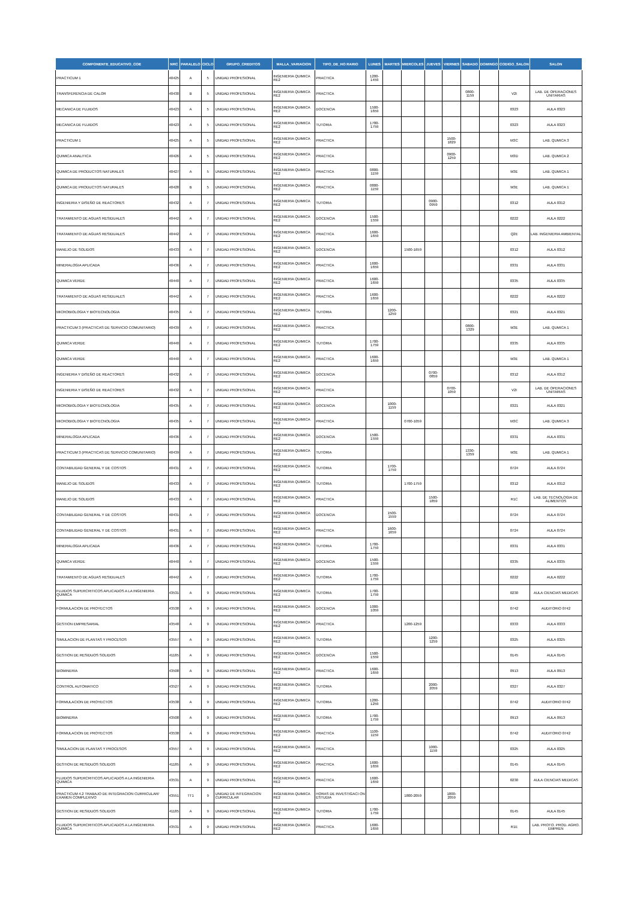| COMPONENTE_EDUCATIVO_COE | NRC | PARALELO | CICLO | GRUPO_CREDITOS | MALLA_VARIACION | TIPO_DE_HO RARIO | LUNES | MARTES | MIERCOLES | JUEVES | VIERNES | SABADO | DOMINGO | CODIGO_SALON | SALON |
| --- | --- | --- | --- | --- | --- | --- | --- | --- | --- | --- | --- | --- | --- | --- | --- |
| PRACTICUM 1 | 40425 | A | 5 | UNIDAD PROFESIONAL | INGENIERIA QUIMICA RE2 | PRACTICA | 1200-1459 | | | | | | | | |
| TRANSFERENCIA DE CALOR | 40430 | B | 5 | UNIDAD PROFESIONAL | INGENIERIA QUIMICA RE2 | PRACTICA | | | | | | 0800-1159 | | V2I | LAB. DE OPERACIONES UNITARIAS |
| MECANICA DE FLUIDOS | 40423 | A | 5 | UNIDAD PROFESIONAL | INGENIERIA QUIMICA RE2 | DOCENCIA | 1500-1659 | | | | | | | 0323 | AULA 0323 |
| MECANICA DE FLUIDOS | 40423 | A | 5 | UNIDAD PROFESIONAL | INGENIERIA QUIMICA RE2 | TUTORIA | 1700-1759 | | | | | | | 0323 | AULA 0323 |
| PRACTICUM 1 | 40425 | A | 5 | UNIDAD PROFESIONAL | INGENIERIA QUIMICA RE2 | PRACTICA | | | | | 1500-1829 | | | M3C | LAB. QUMICA 3 |
| QUIMICA ANALITICA | 40426 | A | 5 | UNIDAD PROFESIONAL | INGENIERIA QUIMICA RE2 | PRACTICA | | | | | 0900-1259 | | | M3D | LAB. QUMICA 2 |
| QUIMICA DE PRODUCTOS NATURALES | 40427 | A | 5 | UNIDAD PROFESIONAL | INGENIERIA QUIMICA RE2 | PRACTICA | 0800-1159 | | | | | | | M3E | LAB. QUMICA 1 |
| QUIMICA DE PRODUCTOS NATURALES | 40428 | B | 5 | UNIDAD PROFESIONAL | INGENIERIA QUIMICA RE2 | PRACTICA | 0800-1159 | | | | | | | M3E | LAB. QUMICA 1 |
| INGENIERIA Y DISEÑO DE REACTORES | 40432 | A | 7 | UNIDAD PROFESIONAL | INGENIERIA QUIMICA RE2 | TUTORIA | | | | 0900-0959 | | | | 0312 | AULA 0312 |
| TRATAMIENTO DE AGUAS RESIDUALES | 40442 | A | 7 | UNIDAD PROFESIONAL | INGENIERIA QUIMICA RE2 | DOCENCIA | 1500-1559 | | | | | | | 0222 | AULA 0222 |
| TRATAMIENTO DE AGUAS RESIDUALES | 40442 | A | 7 | UNIDAD PROFESIONAL | INGENIERIA QUIMICA RE2 | PRACTICA | 1600-1659 | | | | | | | Q2E | LAB. INGENIERIA AMBIENTAL |
| MANEJO DE SOLIDOS | 40433 | A | 7 | UNIDAD PROFESIONAL | INGENIERIA QUIMICA RE2 | DOCENCIA | | | 1500-1659 | | | | | 0312 | AULA 0312 |
| MINERALOGIA APLICADA | 40436 | A | 7 | UNIDAD PROFESIONAL | INGENIERIA QUIMICA RE2 | PRACTICA | 1600-1659 | | | | | | | 0331 | AULA 0331 |
| QUIMICA VERDE | 40440 | A | 7 | UNIDAD PROFESIONAL | INGENIERIA QUIMICA RE2 | PRACTICA | 1600-1659 | | | | | | | 0335 | AULA 0335 |
| TRATAMIENTO DE AGUAS RESIDUALES | 40442 | A | 7 | UNIDAD PROFESIONAL | INGENIERIA QUIMICA RE2 | PRACTICA | 1600-1659 | | | | | | | 0222 | AULA 0222 |
| MICROBIOLOGIA Y BIOTECNOLOGIA | 40435 | A | 7 | UNIDAD PROFESIONAL | INGENIERIA QUIMICA RE2 | TUTORIA | | 1200-1259 | | | | | | 0321 | AULA 0321 |
| PRACTICUM 3 (PRACTICAS DE SERVICIO COMUNITARIO) | 40439 | A | 7 | UNIDAD PROFESIONAL | INGENIERIA QUIMICA RE2 | PRACTICA | | | | | | 0800-1329 | | M3E | LAB. QUMICA 1 |
| QUIMICA VERDE | 40440 | A | 7 | UNIDAD PROFESIONAL | INGENIERIA QUIMICA RE2 | TUTORIA | 1700-1759 | | | | | | | 0335 | AULA 0335 |
| QUIMICA VERDE | 40440 | A | 7 | UNIDAD PROFESIONAL | INGENIERIA QUIMICA RE2 | PRACTICA | 1600-1659 | | | | | | | M3E | LAB. QUMICA 1 |
| INGENIERIA Y DISEÑO DE REACTORES | 40432 | A | 7 | UNIDAD PROFESIONAL | INGENIERIA QUIMICA RE2 | DOCENCIA | | | | 0700-0859 | | | | 0312 | AULA 0312 |
| INGENIERIA Y DISEÑO DE REACTORES | 40432 | A | 7 | UNIDAD PROFESIONAL | INGENIERIA QUIMICA RE2 | PRACTICA | | | | | 0700-1059 | | | V2I | LAB. DE OPERACIONES UNITARIAS |
| MICROBIOLOGIA Y BIOTECNOLOGIA | 40435 | A | 7 | UNIDAD PROFESIONAL | INGENIERIA QUIMICA RE2 | DOCENCIA | | 1000-1159 | | | | | | 0321 | AULA 0321 |
| MICROBIOLOGIA Y BIOTECNOLOGIA | 40435 | A | 7 | UNIDAD PROFESIONAL | INGENIERIA QUIMICA RE2 | PRACTICA | | | 0700-1059 | | | | | M3C | LAB. QUMICA 3 |
| MINERALOGIA APLICADA | 40436 | A | 7 | UNIDAD PROFESIONAL | INGENIERIA QUIMICA RE2 | DOCENCIA | 1500-1559 | | | | | | | 0331 | AULA 0331 |
| PRACTICUM 3 (PRACTICAS DE SERVICIO COMUNITARIO) | 40439 | A | 7 | UNIDAD PROFESIONAL | INGENIERIA QUIMICA RE2 | TUTORIA | | | | | | 1330-1359 | | M3E | LAB. QUMICA 1 |
| CONTABILIDAD GENERAL Y DE COSTOS | 40431 | A | 7 | UNIDAD PROFESIONAL | INGENIERIA QUIMICA RE2 | TUTORIA | | 1700-1759 | | | | | | 0724 | AULA 0724 |
| MANEJO DE SOLIDOS | 40433 | A | 7 | UNIDAD PROFESIONAL | INGENIERIA QUIMICA RE2 | TUTORIA | | | 1700-1759 | | | | | 0312 | AULA 0312 |
| MANEJO DE SOLIDOS | 40433 | A | 7 | UNIDAD PROFESIONAL | INGENIERIA QUIMICA RE2 | PRACTICA | | | | 1500-1859 | | | | R1C | LAB. DE TECNOLOGIA DE ALIMENTOS |
| CONTABILIDAD GENERAL Y DE COSTOS | 40431 | A | 7 | UNIDAD PROFESIONAL | INGENIERIA QUIMICA RE2 | DOCENCIA | | 1500-1559 | | | | | | 0724 | AULA 0724 |
| CONTABILIDAD GENERAL Y DE COSTOS | 40431 | A | 7 | UNIDAD PROFESIONAL | INGENIERIA QUIMICA RE2 | PRACTICA | | 1600-1659 | | | | | | 0724 | AULA 0724 |
| MINERALOGIA APLICADA | 40436 | A | 7 | UNIDAD PROFESIONAL | INGENIERIA QUIMICA RE2 | TUTORIA | 1700-1759 | | | | | | | 0331 | AULA 0331 |
| QUIMICA VERDE | 40440 | A | 7 | UNIDAD PROFESIONAL | INGENIERIA QUIMICA RE2 | DOCENCIA | 1500-1559 | | | | | | | 0335 | AULA 0335 |
| TRATAMIENTO DE AGUAS RESIDUALES | 40442 | A | 7 | UNIDAD PROFESIONAL | INGENIERIA QUIMICA RE2 | TUTORIA | 1700-1759 | | | | | | | 0222 | AULA 0222 |
| FLUIDOS SUPERCRITICOS APLICADOS A LA INGENIERIA QUIMICA | 43531 | A | 9 | UNIDAD PROFESIONAL | INGENIERIA QUIMICA RE2 | TUTORIA | 1700-1759 | | | | | | | 0230 | AULA CIENCIAS MEDICAS |
| FORMULACION DE PROYECTOS | 43538 | A | 9 | UNIDAD PROFESIONAL | INGENIERIA QUIMICA RE2 | DOCENCIA | 1000-1059 | | | | | | | 0742 | AUDITORIO 0742 |
| GESTION EMPRESARIAL | 43548 | A | 9 | UNIDAD PROFESIONAL | INGENIERIA QUIMICA RE2 | PRACTICA | | | 1200-1259 | | | | | 0333 | AULA 0333 |
| SIMULACION DE PLANTAS Y PROCESOS | 43557 | A | 9 | UNIDAD PROFESIONAL | INGENIERIA QUIMICA RE2 | TUTORIA | | | | 1200-1259 | | | | 0325 | AULA 0325 |
| GESTION DE RESIDUOS SOLIDOS | 41185 | A | 9 | UNIDAD PROFESIONAL | INGENIERIA QUIMICA RE2 | DOCENCIA | 1500-1559 | | | | | | | 0145 | AULA 0145 |
| BIOMINERIA | 43508 | A | 9 | UNIDAD PROFESIONAL | INGENIERIA QUIMICA RE2 | PRACTICA | 1600-1659 | | | | | | | 0913 | AULA 0913 |
| CONTROL AUTOMATICO | 43527 | A | 9 | UNIDAD PROFESIONAL | INGENIERIA QUIMICA RE2 | TUTORIA | | | | 2000-2059 | | | | 0327 | AULA 0327 |
| FORMULACION DE PROYECTOS | 43538 | A | 9 | UNIDAD PROFESIONAL | INGENIERIA QUIMICA RE2 | TUTORIA | 1200-1259 | | | | | | | 0742 | AUDITORIO 0742 |
| BIOMINERIA | 43508 | A | 9 | UNIDAD PROFESIONAL | INGENIERIA QUIMICA RE2 | TUTORIA | 1700-1759 | | | | | | | 0913 | AULA 0913 |
| FORMULACION DE PROYECTOS | 43538 | A | 9 | UNIDAD PROFESIONAL | INGENIERIA QUIMICA RE2 | PRACTICA | 1100-1159 | | | | | | | 0742 | AUDITORIO 0742 |
| SIMULACION DE PLANTAS Y PROCESOS | 43557 | A | 9 | UNIDAD PROFESIONAL | INGENIERIA QUIMICA RE2 | PRACTICA | | | | 1000-1159 | | | | 0325 | AULA 0325 |
| GESTION DE RESIDUOS SOLIDOS | 41185 | A | 9 | UNIDAD PROFESIONAL | INGENIERIA QUIMICA RE2 | PRACTICA | 1600-1659 | | | | | | | 0145 | AULA 0145 |
| FLUIDOS SUPERCRITICOS APLICADOS A LA INGENIERIA QUIMICA | 43531 | A | 9 | UNIDAD PROFESIONAL | INGENIERIA QUIMICA RE2 | PRACTICA | 1600-1659 | | | | | | | 0230 | AULA CIENCIAS MEDICAS |
| PRACTICUM 4.2 TRABAJO DE INTEGRACION CURRICULAR/ EXAMEN COMPLEXIVO | 43551 | TT1 | 9 | UNIDAD DE INTEGRACION CURRICULAR | INGENIERIA QUIMICA RE2 | HORAS DE INVESTIGACI ON ESTUDIA | | | 1800-2059 | | 1800-2059 | | | | |
| GESTION DE RESIDUOS SOLIDOS | 41185 | A | 9 | UNIDAD PROFESIONAL | INGENIERIA QUIMICA RE2 | TUTORIA | 1700-1759 | | | | | | | 0145 | AULA 0145 |
| FLUIDOS SUPERCRITICOS APLICADOS A LA INGENIERIA QUIMICA | 43531 | A | 9 | UNIDAD PROFESIONAL | INGENIERIA QUIMICA RE2 | PRACTICA | 1600-1659 | | | | | | | R1E | LAB. PROTO. PROD. AGRO. EMPREN |